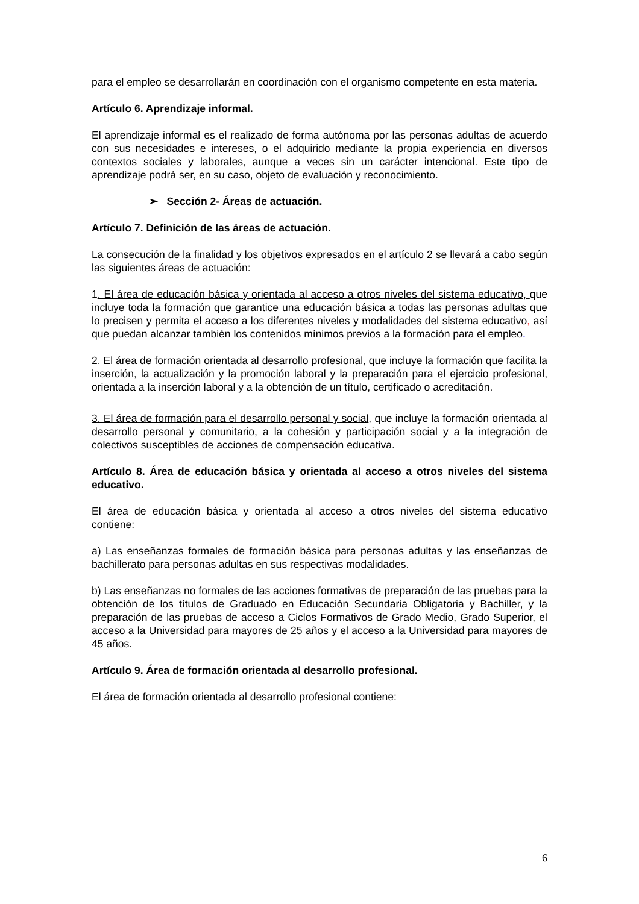para el empleo se desarrollarán en coordinación con el organismo competente en esta materia.
Artículo 6. Aprendizaje informal.
El aprendizaje informal es el realizado de forma autónoma por las personas adultas de acuerdo con sus necesidades e intereses, o el adquirido mediante la propia experiencia en diversos contextos sociales y laborales, aunque a veces sin un carácter intencional. Este tipo de aprendizaje podrá ser, en su caso, objeto de evaluación y reconocimiento.
➢ Sección 2- Áreas de actuación.
Artículo 7. Definición de las áreas de actuación.
La consecución de la finalidad y los objetivos expresados en el artículo 2 se llevará a cabo según las siguientes áreas de actuación:
1. El área de educación básica y orientada al acceso a otros niveles del sistema educativo, que incluye toda la formación que garantice una educación básica a todas las personas adultas que lo precisen y permita el acceso a los diferentes niveles y modalidades del sistema educativo, así que puedan alcanzar también los contenidos mínimos previos a la formación para el empleo.
2. El área de formación orientada al desarrollo profesional, que incluye la formación que facilita la inserción, la actualización y la promoción laboral y la preparación para el ejercicio profesional, orientada a la inserción laboral y a la obtención de un título, certificado o acreditación.
3. El área de formación para el desarrollo personal y social, que incluye la formación orientada al desarrollo personal y comunitario, a la cohesión y participación social y a la integración de colectivos susceptibles de acciones de compensación educativa.
Artículo 8. Área de educación básica y orientada al acceso a otros niveles del sistema educativo.
El área de educación básica y orientada al acceso a otros niveles del sistema educativo contiene:
a) Las enseñanzas formales de formación básica para personas adultas y las enseñanzas de bachillerato para personas adultas en sus respectivas modalidades.
b) Las enseñanzas no formales de las acciones formativas de preparación de las pruebas para la obtención de los títulos de Graduado en Educación Secundaria Obligatoria y Bachiller, y la preparación de las pruebas de acceso a Ciclos Formativos de Grado Medio, Grado Superior, el acceso a la Universidad para mayores de 25 años y el acceso a la Universidad para mayores de 45 años.
Artículo 9. Área de formación orientada al desarrollo profesional.
El área de formación orientada al desarrollo profesional contiene:
6